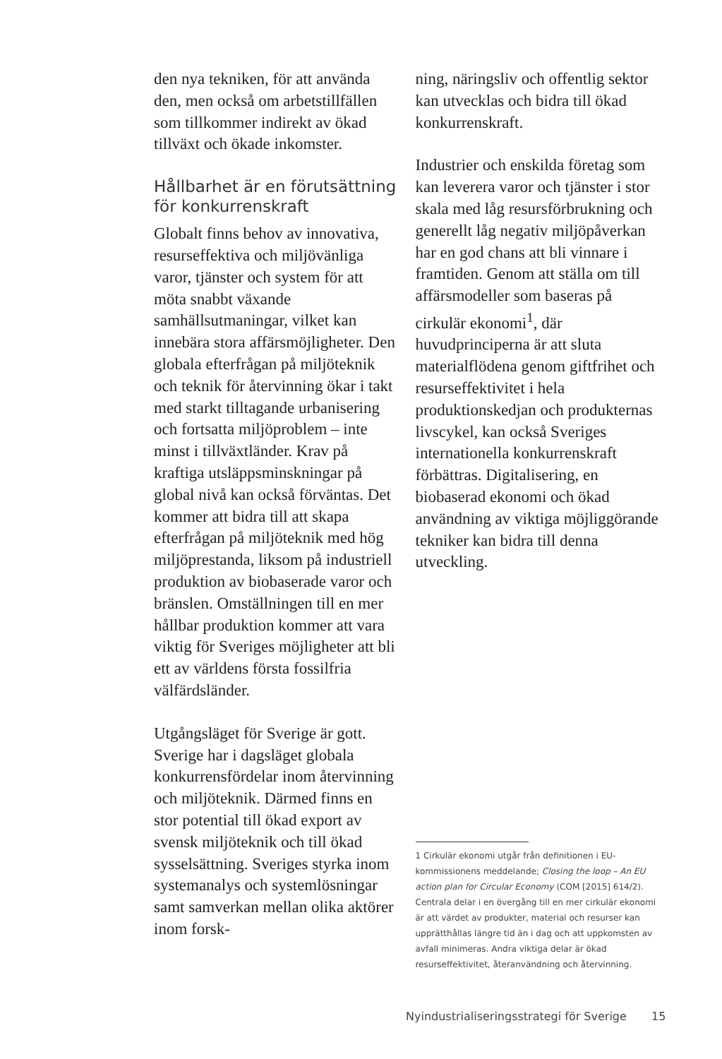den nya tekniken, för att använda den, men också om arbetstillfällen som tillkommer indirekt av ökad tillväxt och ökade inkomster.
Hållbarhet är en förutsättning för konkurrenskraft
Globalt finns behov av innovativa, resurseffektiva och miljövänliga varor, tjänster och system för att möta snabbt växande samhällsutmaningar, vilket kan innebära stora affärsmöjligheter. Den globala efterfrågan på miljöteknik och teknik för återvinning ökar i takt med starkt tilltagande urbanisering och fortsatta miljöproblem – inte minst i tillväxtländer. Krav på kraftiga utsläppsminskningar på global nivå kan också förväntas. Det kommer att bidra till att skapa efterfrågan på miljöteknik med hög miljöprestanda, liksom på industriell produktion av biobaserade varor och bränslen. Omställningen till en mer hållbar produktion kommer att vara viktig för Sveriges möjligheter att bli ett av världens första fossilfria välfärdsländer.
Utgångsläget för Sverige är gott. Sverige har i dagsläget globala konkurrensfördelar inom återvinning och miljöteknik. Därmed finns en stor potential till ökad export av svensk miljöteknik och till ökad sysselsättning. Sveriges styrka inom systemanalys och systemlösningar samt samverkan mellan olika aktörer inom forsk-
ning, näringsliv och offentlig sektor kan utvecklas och bidra till ökad konkurrenskraft.
Industrier och enskilda företag som kan leverera varor och tjänster i stor skala med låg resursförbrukning och generellt låg negativ miljöpåverkan har en god chans att bli vinnare i framtiden. Genom att ställa om till affärsmodeller som baseras på cirkulär ekonomi<sup>1</sup>, där huvudprinciperna är att sluta materialflödena genom giftfrihet och resurseffektivitet i hela produktionskedjan och produkternas livscykel, kan också Sveriges internationella konkurrenskraft förbättras. Digitalisering, en biobaserad ekonomi och ökad användning av viktiga möjliggörande tekniker kan bidra till denna utveckling.
1 Cirkulär ekonomi utgår från definitionen i EU-kommissionens meddelande; Closing the loop – An EU action plan for Circular Economy (COM [2015] 614/2). Centrala delar i en övergång till en mer cirkulär ekonomi är att värdet av produkter, material och resurser kan upprätthållas längre tid än i dag och att uppkomsten av avfall minimeras. Andra viktiga delar är ökad resurseffektivitet, återanvändning och återvinning.
Nyindustrialiseringsstrategi för Sverige 15